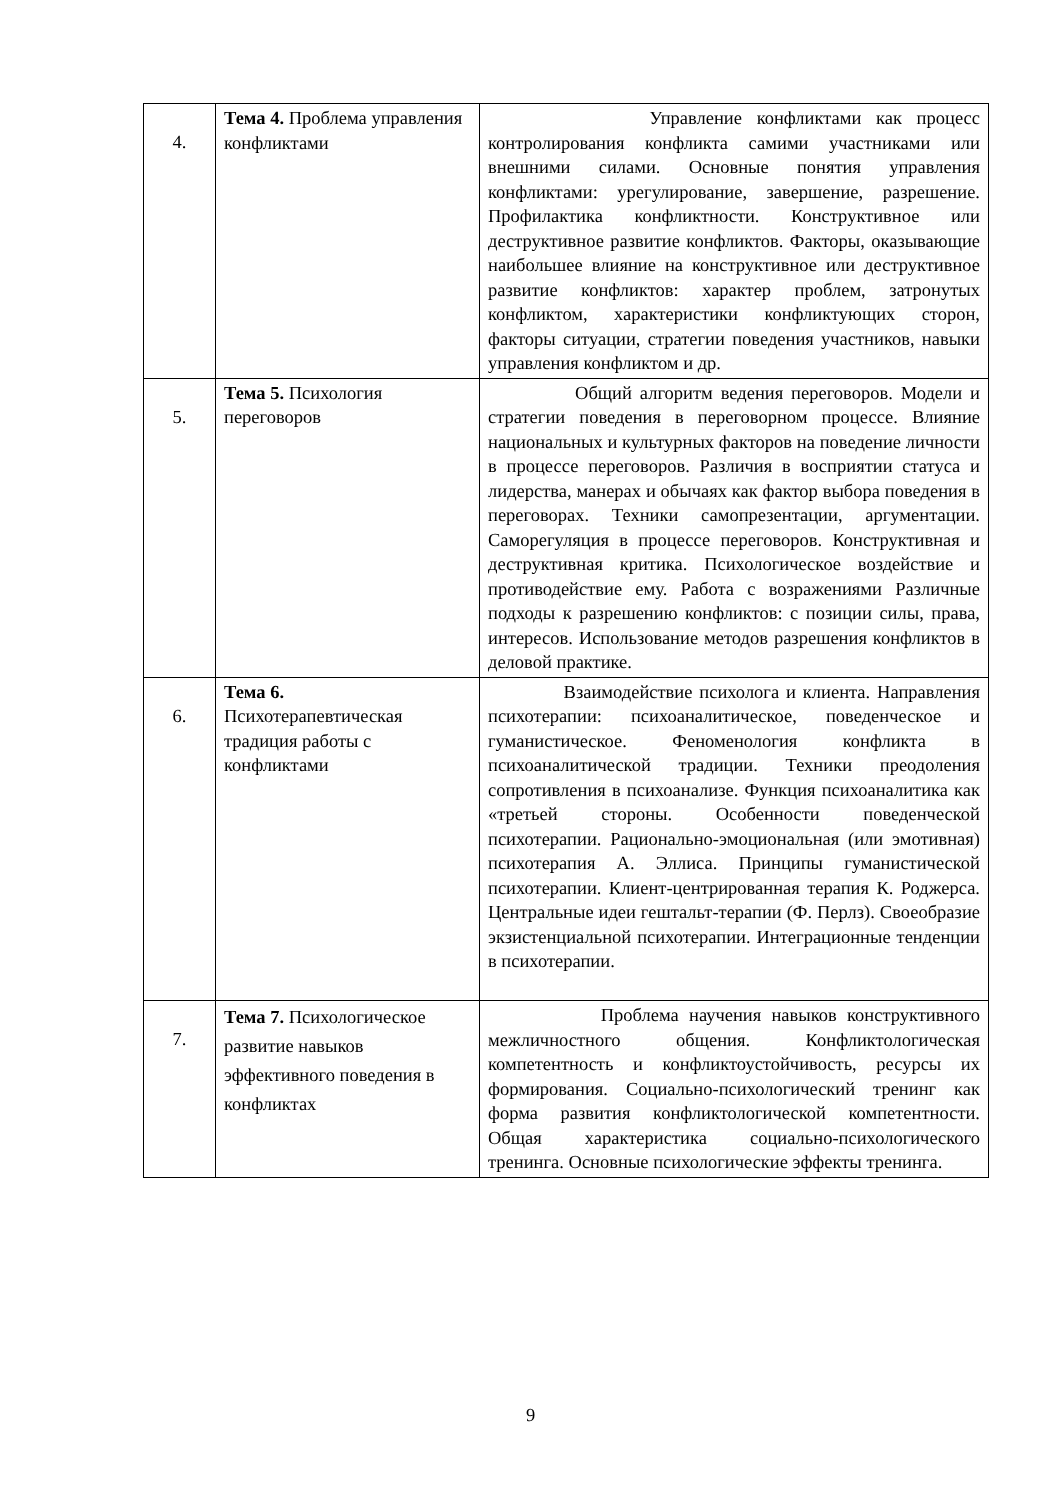| 4. | Тема 4. Проблема управления конфликтами | Управление конфликтами как процесс контролирования конфликта самими участниками или внешними силами. Основные понятия управления конфликтами: урегулирование, завершение, разрешение. Профилактика конфликтности. Конструктивное или деструктивное развитие конфликтов. Факторы, оказывающие наибольшее влияние на конструктивное или деструктивное развитие конфликтов: характер проблем, затронутых конфликтом, характеристики конфликтующих сторон, факторы ситуации, стратегии поведения участников, навыки управления конфликтом и др. |
| 5. | Тема 5. Психология переговоров | Общий алгоритм ведения переговоров. Модели и стратегии поведения в переговорном процессе. Влияние национальных и культурных факторов на поведение личности в процессе переговоров. Различия в восприятии статуса и лидерства, манерах и обычаях как фактор выбора поведения в переговорах. Техники самопрезентации, аргументации. Саморегуляция в процессе переговоров. Конструктивная и деструктивная критика. Психологическое воздействие и противодействие ему. Работа с возражениями Различные подходы к разрешению конфликтов: с позиции силы, права, интересов. Использование методов разрешения конфликтов в деловой практике. |
| 6. | Тема 6. Психотерапевтическая традиция работы с конфликтами | Взаимодействие психолога и клиента. Направления психотерапии: психоаналитическое, поведенческое и гуманистическое. Феноменология конфликта в психоаналитической традиции. Техники преодоления сопротивления в психоанализе. Функция психоаналитика как «третьей стороны. Особенности поведенческой психотерапии. Рационально-эмоциональная (или эмотивная) психотерапия А. Эллиса. Принципы гуманистической психотерапии. Клиент-центрированная терапия К. Роджерса. Центральные идеи гештальт-терапии (Ф. Перлз). Своеобразие экзистенциальной психотерапии. Интеграционные тенденции в психотерапии. |
| 7. | Тема 7. Психологическое развитие навыков эффективного поведения в конфликтах | Проблема научения навыков конструктивного межличностного общения. Конфликтологическая компетентность и конфликтоустойчивость, ресурсы их формирования. Социально-психологический тренинг как форма развития конфликтологической компетентности. Общая характеристика социально-психологического тренинга. Основные психологические эффекты тренинга. |
9